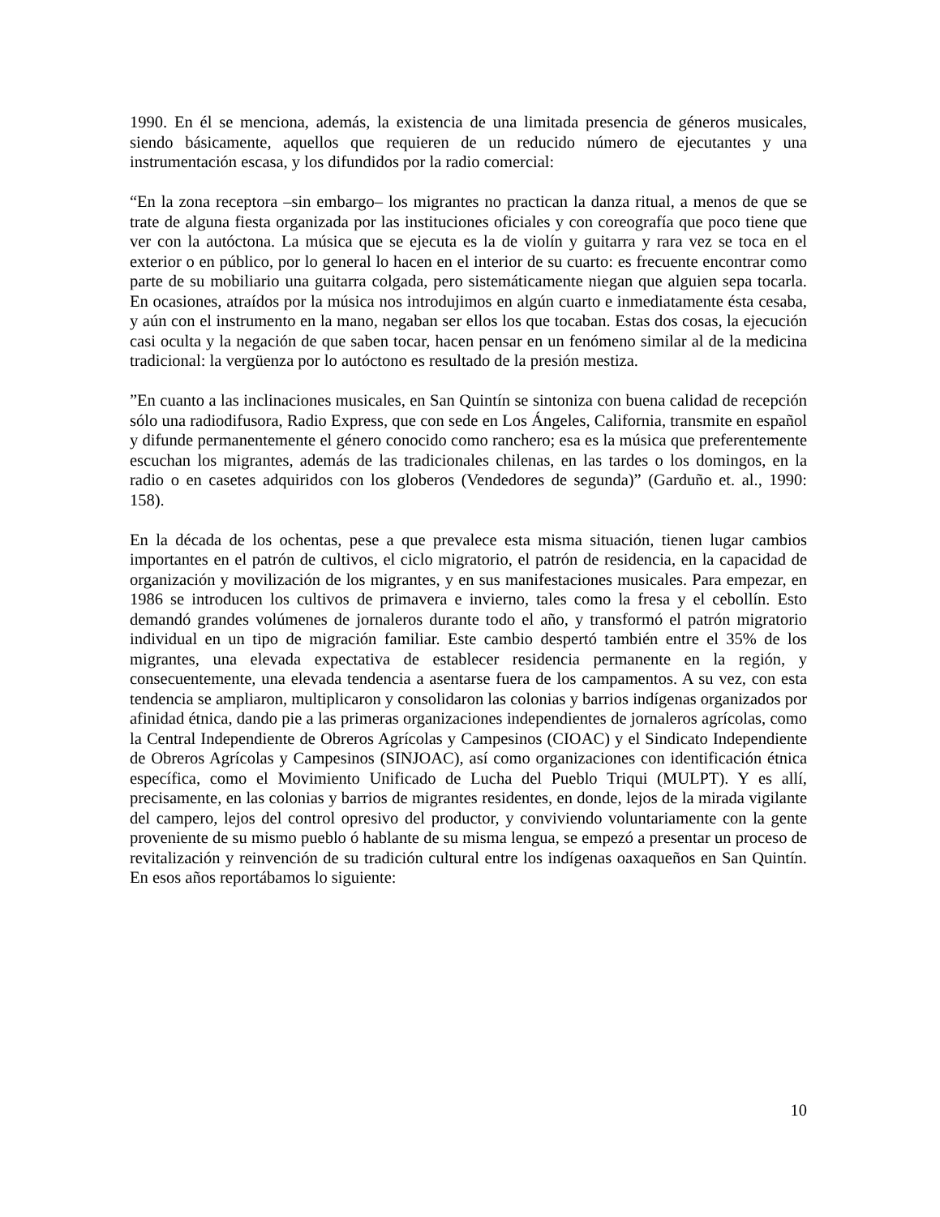1990. En él se menciona, además, la existencia de una limitada presencia de géneros musicales, siendo básicamente, aquellos que requieren de un reducido número de ejecutantes y una instrumentación escasa, y los difundidos por la radio comercial:
“En la zona receptora –sin embargo– los migrantes no practican la danza ritual, a menos de que se trate de alguna fiesta organizada por las instituciones oficiales y con coreografía que poco tiene que ver con la autóctona. La música que se ejecuta es la de violín y guitarra y rara vez se toca en el exterior o en público, por lo general lo hacen en el interior de su cuarto: es frecuente encontrar como parte de su mobiliario una guitarra colgada, pero sistemáticamente niegan que alguien sepa tocarla. En ocasiones, atraídos por la música nos introdujimos en algún cuarto e inmediatamente ésta cesaba, y aún con el instrumento en la mano, negaban ser ellos los que tocaban. Estas dos cosas, la ejecución casi oculta y la negación de que saben tocar, hacen pensar en un fenómeno similar al de la medicina tradicional: la vergüenza por lo autóctono es resultado de la presión mestiza.
”En cuanto a las inclinaciones musicales, en San Quintín se sintoniza con buena calidad de recepción sólo una radiodifusora, Radio Express, que con sede en Los Ángeles, California, transmite en español y difunde permanentemente el género conocido como ranchero; esa es la música que preferentemente escuchan los migrantes, además de las tradicionales chilenas, en las tardes o los domingos, en la radio o en casetes adquiridos con los globeros (Vendedores de segunda)” (Garduño et. al., 1990: 158).
En la década de los ochentas, pese a que prevalece esta misma situación, tienen lugar cambios importantes en el patrón de cultivos, el ciclo migratorio, el patrón de residencia, en la capacidad de organización y movilización de los migrantes, y en sus manifestaciones musicales. Para empezar, en 1986 se introducen los cultivos de primavera e invierno, tales como la fresa y el cebollín. Esto demandó grandes volúmenes de jornaleros durante todo el año, y transformó el patrón migratorio individual en un tipo de migración familiar. Este cambio despertó también entre el 35% de los migrantes, una elevada expectativa de establecer residencia permanente en la región, y consecuentemente, una elevada tendencia a asentarse fuera de los campamentos. A su vez, con esta tendencia se ampliaron, multiplicaron y consolidaron las colonias y barrios indígenas organizados por afinidad étnica, dando pie a las primeras organizaciones independientes de jornaleros agrícolas, como la Central Independiente de Obreros Agrícolas y Campesinos (CIOAC) y el Sindicato Independiente de Obreros Agrícolas y Campesinos (SINJOAC), así como organizaciones con identificación étnica específica, como el Movimiento Unificado de Lucha del Pueblo Triqui (MULPT). Y es allí, precisamente, en las colonias y barrios de migrantes residentes, en donde, lejos de la mirada vigilante del campero, lejos del control opresivo del productor, y conviviendo voluntariamente con la gente proveniente de su mismo pueblo ó hablante de su misma lengua, se empezó a presentar un proceso de revitalización y reinvención de su tradición cultural entre los indígenas oaxaqueños en San Quintín. En esos años reportábamos lo siguiente:
10